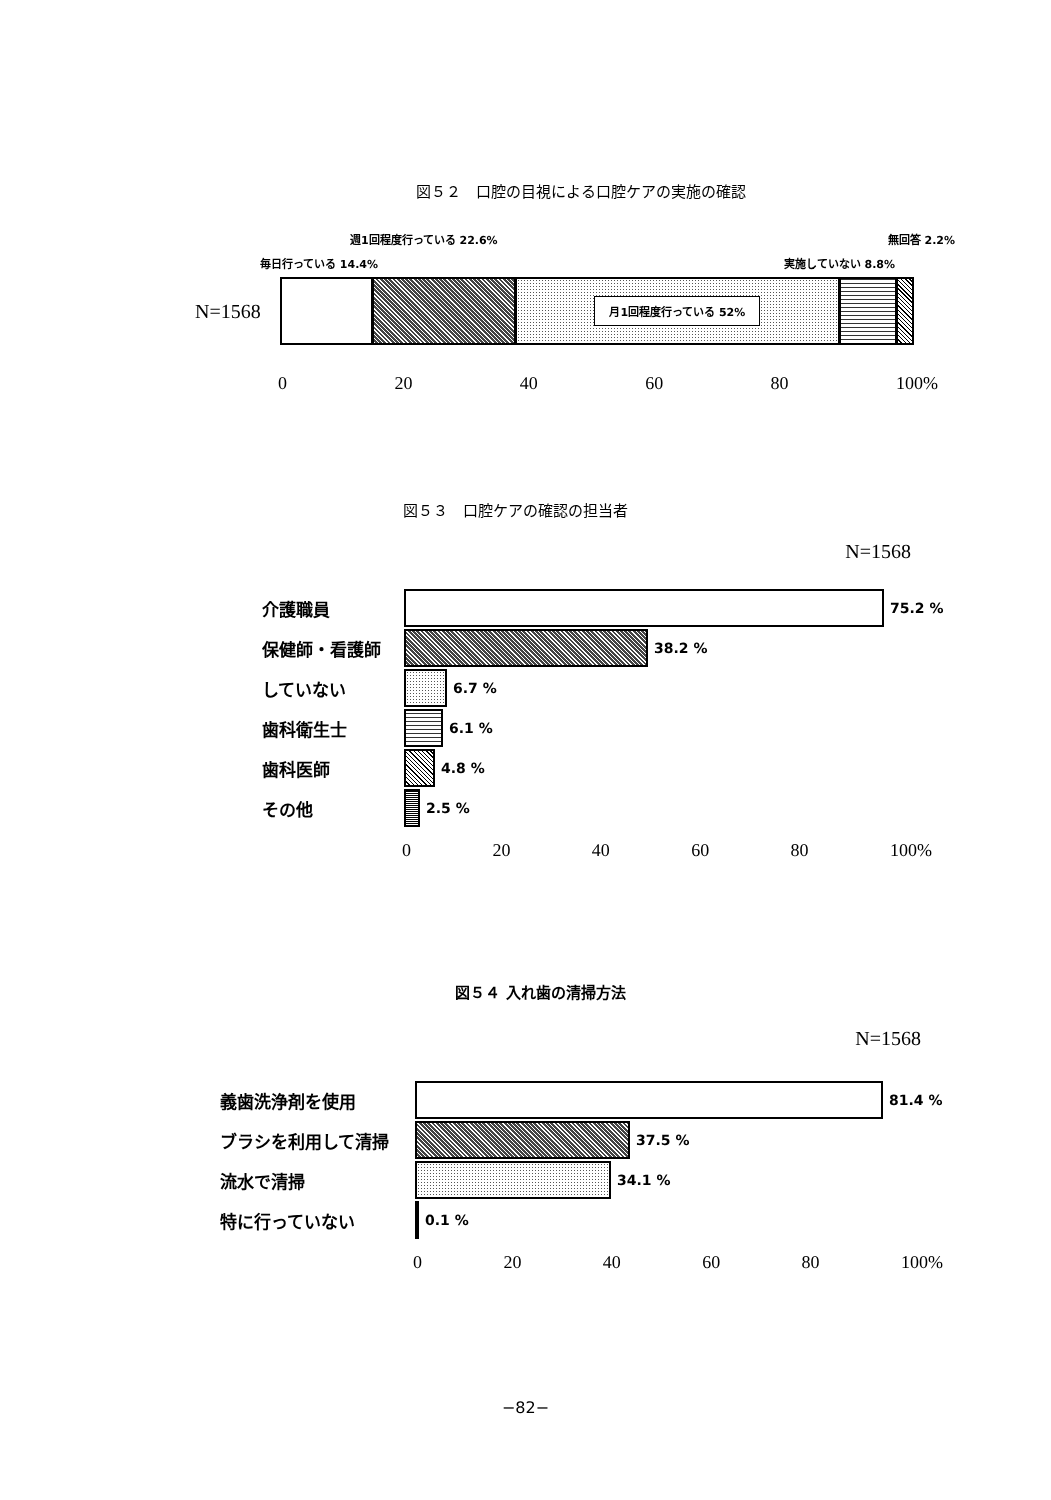図５２　口腔の目視による口腔ケアの実施の確認
週1回程度行っている 22.6% 無回答 2.2%
毎日行っている 14.4% 実施していない 8.8%
N=1568
月1回程度行っている 52%
0 20 40 60 80 100%
図５３　口腔ケアの確認の担当者
N=1568
介護職員
75.2 %
保健師・看護師
38.2 %
していない
6.7 %
歯科衛生士
6.1 %
歯科医師
4.8 %
その他
2.5 %
0 20 40 60 80 100%
図５４ 入れ歯の清掃方法
N=1568
義歯洗浄剤を使用
81.4 %
ブラシを利用して清掃
37.5 %
流水で清掃
34.1 %
特に行っていない
0.1 %
0 20 40 60 80 100%
−82−